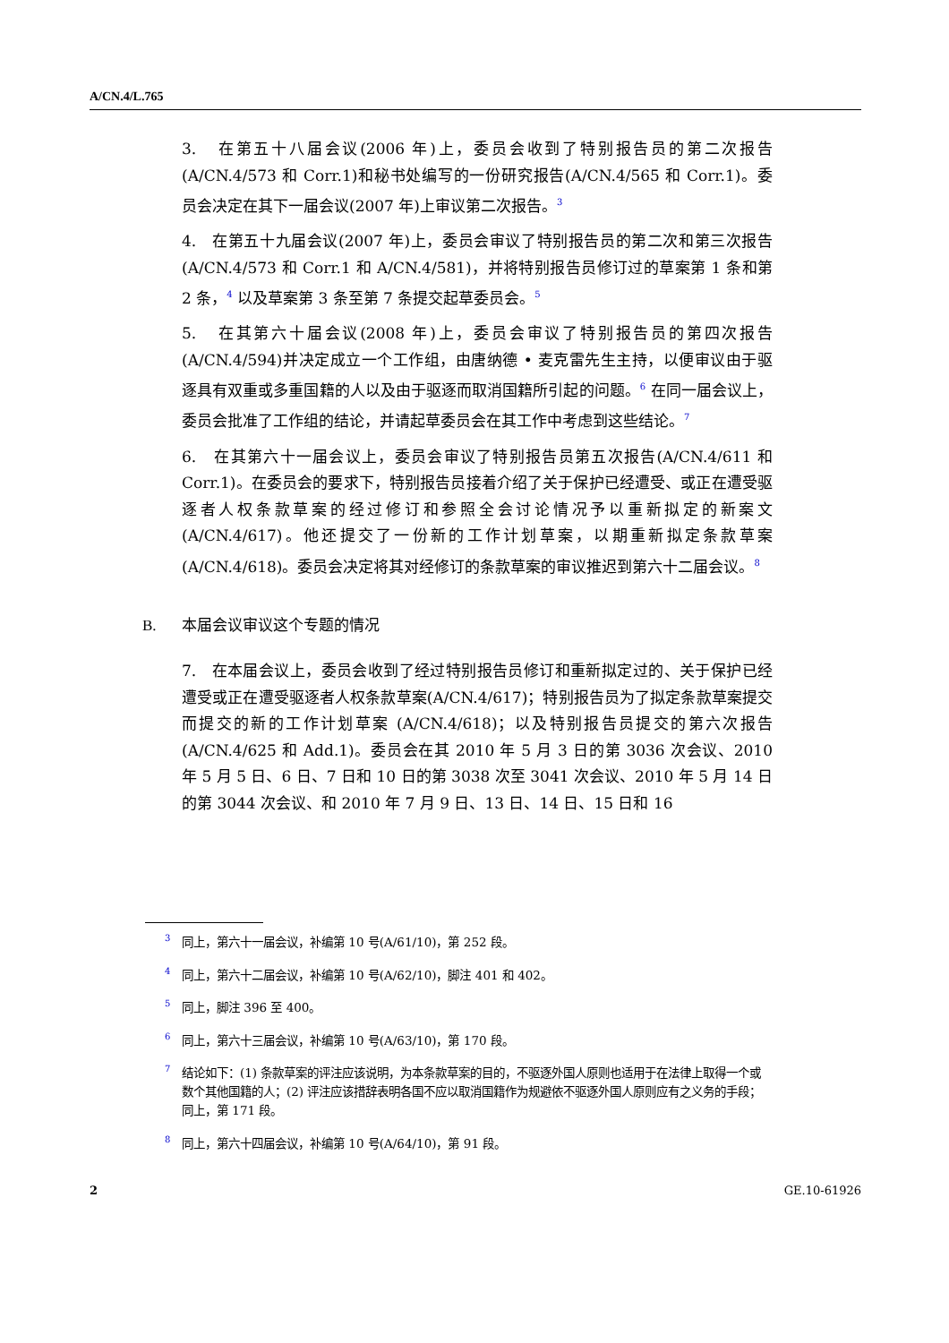A/CN.4/L.765
3. 在第五十八届会议(2006 年)上，委员会收到了特别报告员的第二次报告(A/CN.4/573 和 Corr.1)和秘书处编写的一份研究报告(A/CN.4/565 和 Corr.1)。委员会决定在其下一届会议(2007 年)上审议第二次报告。<sup>3</sup>
4. 在第五十九届会议(2007 年)上，委员会审议了特别报告员的第二次和第三次报告(A/CN.4/573 和 Corr.1 和 A/CN.4/581)，并将特别报告员修订过的草案第 1 条和第 2 条，<sup>4</sup> 以及草案第 3 条至第 7 条提交起草委员会。<sup>5</sup>
5. 在其第六十届会议(2008 年)上，委员会审议了特别报告员的第四次报告(A/CN.4/594)并决定成立一个工作组，由唐纳德 • 麦克雷先生主持，以便审议由于驱逐具有双重或多重国籍的人以及由于驱逐而取消国籍所引起的问题。<sup>6</sup> 在同一届会议上，委员会批准了工作组的结论，并请起草委员会在其工作中考虑到这些结论。<sup>7</sup>
6. 在其第六十一届会议上，委员会审议了特别报告员第五次报告(A/CN.4/611 和 Corr.1)。在委员会的要求下，特别报告员接着介绍了关于保护已经遭受、或正在遭受驱逐者人权条款草案的经过修订和参照全会讨论情况予以重新拟定的新案文(A/CN.4/617)。他还提交了一份新的工作计划草案，以期重新拟定条款草案(A/CN.4/618)。委员会决定将其对经修订的条款草案的审议推迟到第六十二届会议。<sup>8</sup>
B. 本届会议审议这个专题的情况
7. 在本届会议上，委员会收到了经过特别报告员修订和重新拟定过的、关于保护已经遭受或正在遭受驱逐者人权条款草案(A/CN.4/617)；特别报告员为了拟定条款草案提交而提交的新的工作计划草案 (A/CN.4/618)；以及特别报告员提交的第六次报告 (A/CN.4/625 和 Add.1)。委员会在其 2010 年 5 月 3 日的第 3036 次会议、2010 年 5 月 5 日、6 日、7 日和 10 日的第 3038 次至 3041 次会议、2010 年 5 月 14 日的第 3044 次会议、和 2010 年 7 月 9 日、13 日、14 日、15 日和 16
<sup>3</sup> 同上，第六十一届会议，补编第 10 号(A/61/10)，第 252 段。
<sup>4</sup> 同上，第六十二届会议，补编第 10 号(A/62/10)，脚注 401 和 402。
<sup>5</sup> 同上，脚注 396 至 400。
<sup>6</sup> 同上，第六十三届会议，补编第 10 号(A/63/10)，第 170 段。
<sup>7</sup> 结论如下：(1) 条款草案的评注应该说明，为本条款草案的目的，不驱逐外国人原则也适用于在法律上取得一个或数个其他国籍的人；(2) 评注应该措辞表明各国不应以取消国籍作为规避依不驱逐外国人原则应有之义务的手段；同上，第 171 段。
<sup>8</sup> 同上，第六十四届会议，补编第 10 号(A/64/10)，第 91 段。
2 GE.10-61926